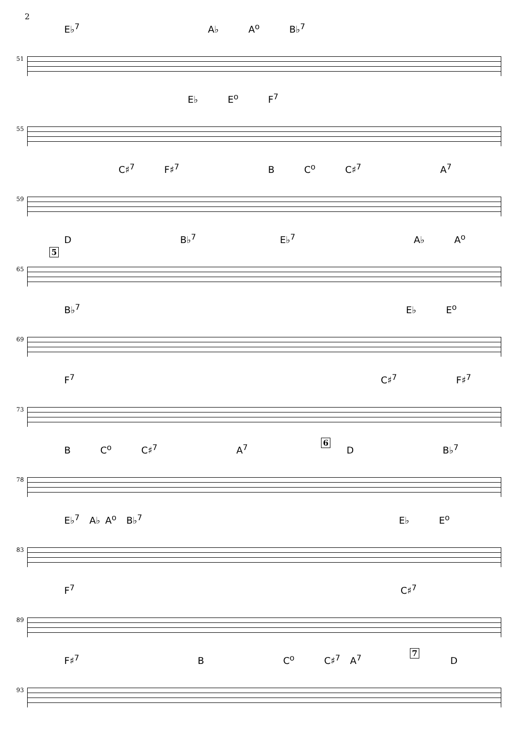2
E♭<sup>7</sup> A♭ A<sup>o</sup> B♭<sup>7</sup>
51
E♭ E<sup>o</sup> F<sup>7</sup>
55
C♯<sup>7</sup> F♯<sup>7</sup> B C<sup>o</sup> C♯<sup>7</sup> A<sup>7</sup>
59
5
D B♭<sup>7</sup> E♭<sup>7</sup> A♭ A<sup>o</sup>
65
B♭<sup>7</sup> E♭ E<sup>o</sup>
69
F<sup>7</sup> C♯<sup>7</sup> F♯<sup>7</sup>
73
6
B C<sup>o</sup> C♯<sup>7</sup> A<sup>7</sup> D B♭<sup>7</sup>
78
E♭<sup>7</sup> A♭ A<sup>o</sup> B♭<sup>7</sup> E♭ E<sup>o</sup>
83
F<sup>7</sup> C♯<sup>7</sup>
89
7
F♯<sup>7</sup> B C<sup>o</sup> C♯<sup>7</sup> A<sup>7</sup> D
93